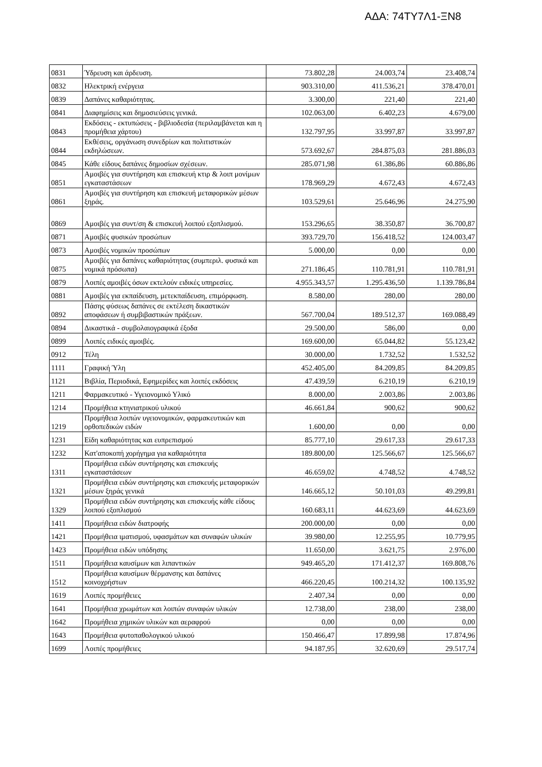ΑΔΑ: 74ΤΥ7Λ1-ΞΝ8
| 0831 | Ύδρευση και άρδευση. | 73.802,28 | 24.003,74 | 23.408,74 |
| 0832 | Ηλεκτρική ενέργεια | 903.310,00 | 411.536,21 | 378.470,01 |
| 0839 | Δαπάνες καθαριότητας. | 3.300,00 | 221,40 | 221,40 |
| 0841 | Διαφημίσεις και δημοσιεύσεις γενικά. | 102.063,00 | 6.402,23 | 4.679,00 |
| 0843 | Εκδόσεις - εκτυπώσεις - βιβλιοδεσία (περιλαμβάνεται και η προμήθεια χάρτου) | 132.797,95 | 33.997,87 | 33.997,87 |
| 0844 | Εκθέσεις, οργάνωση συνεδρίων και πολιτιστικών εκδηλώσεων. | 573.692,67 | 284.875,03 | 281.886,03 |
| 0845 | Κάθε είδους δαπάνες δημοσίων σχέσεων. | 285.071,98 | 61.386,86 | 60.886,86 |
| 0851 | Αμοιβές για συντήρηση και επισκευή κτιρ & λοιπ μονίμων εγκαταστάσεων | 178.969,29 | 4.672,43 | 4.672,43 |
| 0861 | Αμοιβές για συντήρηση και επισκευή μεταφορικών μέσων ξηράς. | 103.529,61 | 25.646,96 | 24.275,90 |
| 0869 | Αμοιβές για συντ/ση & επισκευή λοιπού εξοπλισμού. | 153.296,65 | 38.350,87 | 36.700,87 |
| 0871 | Αμοιβές φυσικών προσώπων | 393.729,70 | 156.418,52 | 124.003,47 |
| 0873 | Αμοιβές νομικών προσώπων | 5.000,00 | 0,00 | 0,00 |
| 0875 | Αμοιβές για δαπάνες καθαριότητας (συμπεριλ. φυσικά και νομικά πρόσωπα) | 271.186,45 | 110.781,91 | 110.781,91 |
| 0879 | Λοιπές αμοιβές όσων εκτελούν ειδικές υπηρεσίες. | 4.955.343,57 | 1.295.436,50 | 1.139.786,84 |
| 0881 | Αμοιβές για εκπαίδευση, μετεκπαίδευση, επιμόρφωση. | 8.580,00 | 280,00 | 280,00 |
| 0892 | Πάσης φύσεως δαπάνες σε εκτέλεση δικαστικών αποφάσεων ή συμβιβαστικών πράξεων. | 567.700,04 | 189.512,37 | 169.088,49 |
| 0894 | Δικαστικά - συμβολαιογραφικά έξοδα | 29.500,00 | 586,00 | 0,00 |
| 0899 | Λοιπές ειδικές αμοιβές. | 169.600,00 | 65.044,82 | 55.123,42 |
| 0912 | Τέλη | 30.000,00 | 1.732,52 | 1.532,52 |
| 1111 | Γραφική Ύλη | 452.405,00 | 84.209,85 | 84.209,85 |
| 1121 | Βιβλία, Περιοδικά, Εφημερίδες και λοιπές εκδόσεις | 47.439,59 | 6.210,19 | 6.210,19 |
| 1211 | Φαρμακευτικό - Υγειονομικό Υλικό | 8.000,00 | 2.003,86 | 2.003,86 |
| 1214 | Προμήθεια κτηνιατρικού υλικού | 46.661,84 | 900,62 | 900,62 |
| 1219 | Προμήθεια λοιπών υγειονομικών, φαρμακευτικών και ορθοπεδικών ειδών | 1.600,00 | 0,00 | 0,00 |
| 1231 | Είδη καθαριότητας και ευπρεπισμού | 85.777,10 | 29.617,33 | 29.617,33 |
| 1232 | Κατ'αποκοπή χορήγημα για καθαριότητα | 189.800,00 | 125.566,67 | 125.566,67 |
| 1311 | Προμήθεια ειδών συντήρησης και επισκευής εγκαταστάσεων | 46.659,02 | 4.748,52 | 4.748,52 |
| 1321 | Προμήθεια ειδών συντήρησης και επισκευής μεταφορικών μέσων ξηράς γενικά | 146.665,12 | 50.101,03 | 49.299,81 |
| 1329 | Προμήθεια ειδών συντήρησης και επισκευής κάθε είδους λοιπού εξοπλισμού | 160.683,11 | 44.623,69 | 44.623,69 |
| 1411 | Προμήθεια ειδών διατροφής | 200.000,00 | 0,00 | 0,00 |
| 1421 | Προμήθεια ιματισμού, υφασμάτων και συναφών υλικών | 39.980,00 | 12.255,95 | 10.779,95 |
| 1423 | Προμήθεια ειδών υπόδησης | 11.650,00 | 3.621,75 | 2.976,00 |
| 1511 | Προμήθεια καυσίμων και λιπαντικών | 949.465,20 | 171.412,37 | 169.808,76 |
| 1512 | Προμήθεια καυσίμων θέρμανσης και δαπάνες κοινοχρήστων | 466.220,45 | 100.214,32 | 100.135,92 |
| 1619 | Λοιπές προμήθειες | 2.407,34 | 0,00 | 0,00 |
| 1641 | Προμήθεια χρωμάτων και λοιπών συναφών υλικών | 12.738,00 | 238,00 | 238,00 |
| 1642 | Προμήθεια χημικών υλικών και αεραφρού | 0,00 | 0,00 | 0,00 |
| 1643 | Προμήθεια φυτοπαθολογικού υλικού | 150.466,47 | 17.899,98 | 17.874,96 |
| 1699 | Λοιπές προμήθειες | 94.187,95 | 32.620,69 | 29.517,74 |